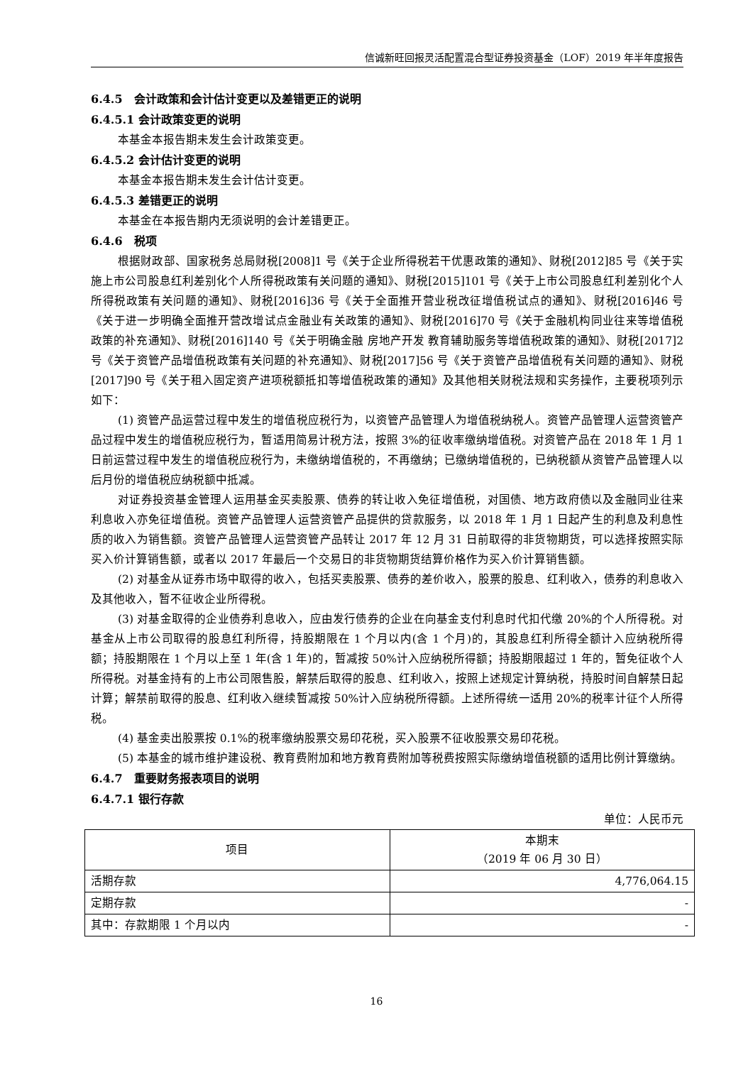信诚新旺回报灵活配置混合型证券投资基金（LOF）2019 年半年度报告
6.4.5　会计政策和会计估计变更以及差错更正的说明
6.4.5.1 会计政策变更的说明
本基金本报告期未发生会计政策变更。
6.4.5.2 会计估计变更的说明
本基金本报告期未发生会计估计变更。
6.4.5.3 差错更正的说明
本基金在本报告期内无须说明的会计差错更正。
6.4.6　税项
根据财政部、国家税务总局财税[2008]1 号《关于企业所得税若干优惠政策的通知》、财税[2012]85 号《关于实施上市公司股息红利差别化个人所得税政策有关问题的通知》、财税[2015]101 号《关于上市公司股息红利差别化个人所得税政策有关问题的通知》、财税[2016]36 号《关于全面推开营业税改征增值税试点的通知》、财税[2016]46 号《关于进一步明确全面推开营改增试点金融业有关政策的通知》、财税[2016]70 号《关于金融机构同业往来等增值税政策的补充通知》、财税[2016]140 号《关于明确金融 房地产开发 教育辅助服务等增值税政策的通知》、财税[2017]2 号《关于资管产品增值税政策有关问题的补充通知》、财税[2017]56 号《关于资管产品增值税有关问题的通知》、财税[2017]90 号《关于租入固定资产进项税额抵扣等增值税政策的通知》及其他相关财税法规和实务操作，主要税项列示如下：
(1) 资管产品运营过程中发生的增值税应税行为，以资管产品管理人为增值税纳税人。资管产品管理人运营资管产品过程中发生的增值税应税行为，暂适用简易计税方法，按照 3%的征收率缴纳增值税。对资管产品在 2018 年 1 月 1 日前运营过程中发生的增值税应税行为，未缴纳增值税的，不再缴纳；已缴纳增值税的，已纳税额从资管产品管理人以后月份的增值税应纳税额中抵减。
对证券投资基金管理人运用基金买卖股票、债券的转让收入免征增值税，对国债、地方政府债以及金融同业往来利息收入亦免征增值税。资管产品管理人运营资管产品提供的贷款服务，以 2018 年 1 月 1 日起产生的利息及利息性质的收入为销售额。资管产品管理人运营资管产品转让 2017 年 12 月 31 日前取得的非货物期货，可以选择按照实际买入价计算销售额，或者以 2017 年最后一个交易日的非货物期货结算价格作为买入价计算销售额。
(2) 对基金从证券市场中取得的收入，包括买卖股票、债券的差价收入，股票的股息、红利收入，债券的利息收入及其他收入，暂不征收企业所得税。
(3) 对基金取得的企业债券利息收入，应由发行债券的企业在向基金支付利息时代扣代缴 20%的个人所得税。对基金从上市公司取得的股息红利所得，持股期限在 1 个月以内(含 1 个月)的，其股息红利所得全额计入应纳税所得额；持股期限在 1 个月以上至 1 年(含 1 年)的，暂减按 50%计入应纳税所得额；持股期限超过 1 年的，暂免征收个人所得税。对基金持有的上市公司限售股，解禁后取得的股息、红利收入，按照上述规定计算纳税，持股时间自解禁日起计算；解禁前取得的股息、红利收入继续暂减按 50%计入应纳税所得额。上述所得统一适用 20%的税率计征个人所得税。
(4) 基金卖出股票按 0.1%的税率缴纳股票交易印花税，买入股票不征收股票交易印花税。
(5) 本基金的城市维护建设税、教育费附加和地方教育费附加等税费按照实际缴纳增值税额的适用比例计算缴纳。
6.4.7　重要财务报表项目的说明
6.4.7.1 银行存款
单位：人民币元
| 项目 | 本期末 （2019 年 06 月 30 日） |
| --- | --- |
| 活期存款 | 4,776,064.15 |
| 定期存款 | - |
| 其中：存款期限 1 个月以内 | - |
16